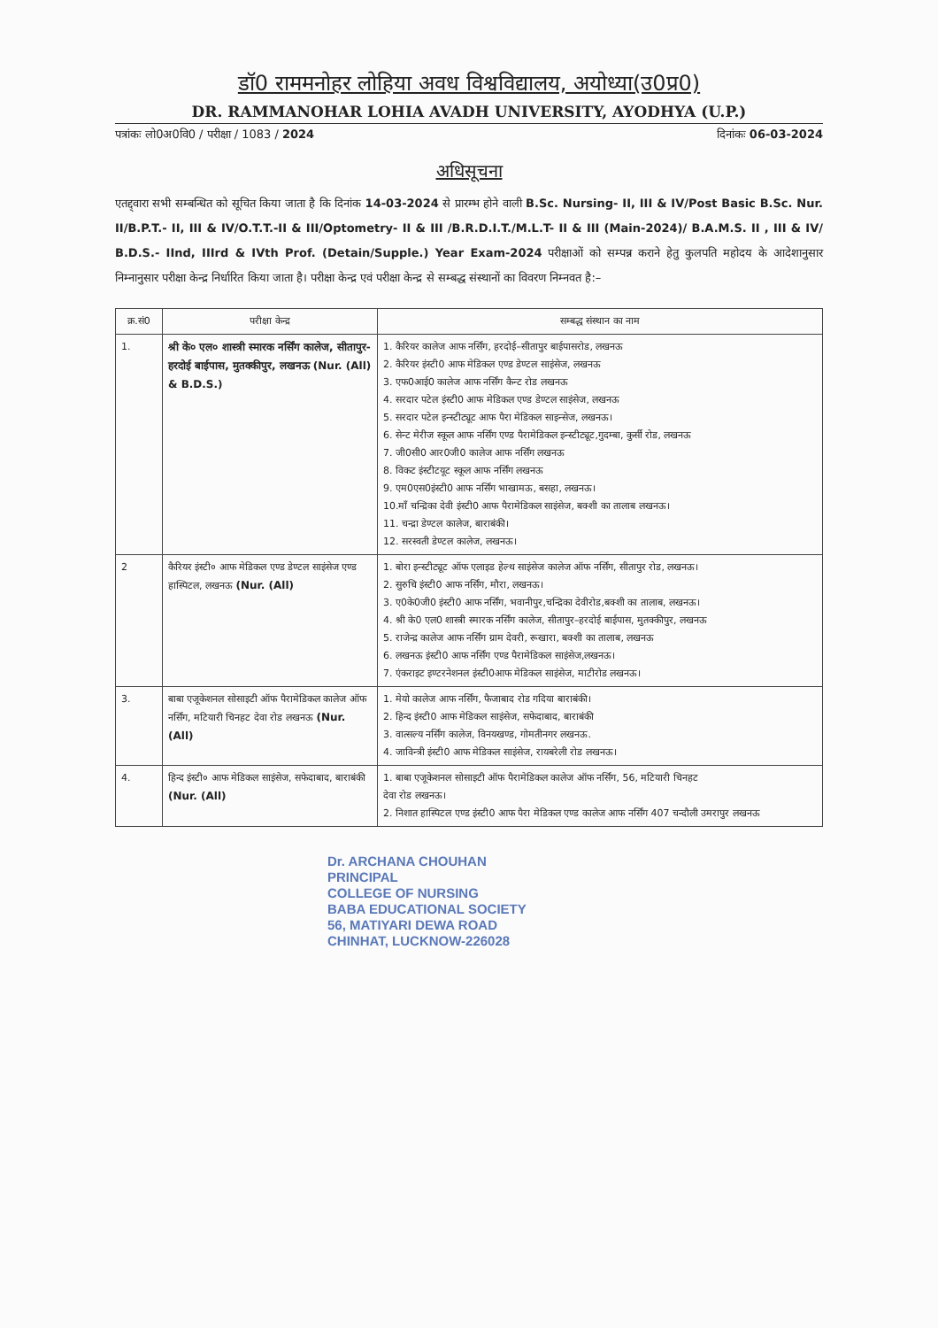डॉ0 राममनोहर लोहिया अवध विश्वविद्यालय, अयोध्या(उ0प्र0)
DR. RAMMANOHAR LOHIA AVADH UNIVERSITY, AYODHYA (U.P.)
पत्रांकः लो0अ0वि0 / परीक्षा / 1083 / 2024 दिनांकः 06-03-2024
अधिसूचना
एतद्द्वारा सभी सम्बन्धित को सूचित किया जाता है कि दिनांक 14-03-2024 से प्रारम्भ होने वाली B.Sc. Nursing- II, III & IV/Post Basic B.Sc. Nur. II/B.P.T.- II, III & IV/O.T.T.-II & III/Optometry- II & III /B.R.D.I.T./M.L.T- II & III (Main-2024)/ B.A.M.S. II , III & IV/ B.D.S.- IInd, IIIrd & IVth Prof. (Detain/Supple.) Year Exam-2024 परीक्षाओं को सम्पन्न कराने हेतु कुलपति महोदय के आदेशानुसार निम्नानुसार परीक्षा केन्द्र निर्धारित किया जाता है। परीक्षा केन्द्र एवं परीक्षा केन्द्र से सम्बद्ध संस्थानों का विवरण निम्नवत है:–
| क्र.सं0 | परीक्षा केन्द्र | सम्बद्ध संस्थान का नाम |
| --- | --- | --- |
| 1. | श्री के० एल० शास्त्री स्मारक नर्सिंग कालेज, सीतापुर-हरदोई बाईपास, मुतक्कीपुर, लखनऊ (Nur. (All) & B.D.S.) | 1. कैरियर कालेज आफ नर्सिंग, हरदोई–सीतापुर बाईपासरोड, लखनऊ 2. कैरियर इंस्टी0 आफ मेडिकल एण्ड डेण्टल साइंसेज, लखनऊ 3. एफ0आई0 कालेज आफ नर्सिंग कैन्ट रोड लखनऊ 4. सरदार पटेल इंस्टी0 आफ मेडिकल एण्ड डेण्टल साइंसेज, लखनऊ 5. सरदार पटेल इन्स्टीट्यूट आफ पैरा मेडिकल साइन्सेज, लखनऊ। 6. सेन्ट मेरीज स्कूल आफ नर्सिंग एण्ड पैरामेडिकल इन्स्टीट्यूट,गुदम्बा, कुर्सी रोड, लखनऊ 7. जी0सी0 आर0जी0 कालेज आफ नर्सिंग लखनऊ 8. विकट इंस्टीटयूट स्कूल आफ नर्सिंग लखनऊ 9. एम0एस0इंस्टी0 आफ नर्सिंग भाखामऊ, बसहा, लखनऊ। 10.माँ चन्द्रिका देवी इंस्टी0 आफ पैरामेडिकल साइंसेज, बक्शी का तालाब लखनऊ। 11. चन्द्रा डेण्टल कालेज, बाराबंकी। 12. सरस्वती डेण्टल कालेज, लखनऊ। |
| 2 | कैरियर इंस्टी० आफ मेडिकल एण्ड डेण्टल साइंसेज एण्ड हास्पिटल, लखनऊ (Nur. (All) | 1. बोरा इन्स्टीट्यूट ऑफ एलाइड हेल्थ साइंसेज कालेज ऑफ नर्सिंग, सीतापुर रोड, लखनऊ। 2. सुरुचि इंस्टी0 आफ नर्सिंग, मौरा, लखनऊ। 3. ए0के0जी0 इंस्टी0 आफ नर्सिंग, भवानीपुर,चन्द्रिका देवीरोड,बक्शी का तालाब, लखनऊ। 4. श्री के0 एल0 शास्त्री स्मारक नर्सिंग कालेज, सीतापुर–हरदोई बाईपास, मुतक्कीपुर, लखनऊ 5. राजेन्द्र कालेज आफ नर्सिंग ग्राम देवरी, रूखारा, बक्शी का तालाब, लखनऊ 6. लखनऊ इंस्टी0 आफ नर्सिंग एण्ड पैरामेडिकल साइंसेज,लखनऊ। 7. एंकराइट इण्टरनेशनल इंस्टी0आफ मेडिकल साइंसेज, माटीरोड लखनऊ। |
| 3. | बाबा एजूकेशनल सोसाइटी ऑफ पैरामेडिकल कालेज ऑफ नर्सिंग, मटियारी चिनहट देवा रोड लखनऊ (Nur. (All) | 1. मेयो कालेज आफ नर्सिंग, फैजाबाद रोड गदिया बाराबंकी। 2. हिन्द इंस्टी0 आफ मेडिकल साइंसेज, सफेदाबाद, बाराबंकी 3. वात्सल्य नर्सिंग कालेज, विनयखण्ड, गोमतीनगर लखनऊ. 4. जाविन्त्री इंस्टी0 आफ मेडिकल साइंसेज, रायबरेली रोड लखनऊ। |
| 4. | हिन्द इंस्टी० आफ मेडिकल साइंसेज, सफेदाबाद, बाराबंकी (Nur. (All) | 1. बाबा एजूकेशनल सोसाइटी ऑफ पैरामेडिकल कालेज ऑफ नर्सिंग, 56, मटियारी चिनहट देवा रोड लखनऊ। 2. निशात हास्पिटल एण्ड इंस्टी0 आफ पैरा मेडिकल एण्ड कालेज आफ नर्सिंग 407 चन्दौली उमरापुर लखनऊ |
Dr. ARCHANA CHOUHAN
PRINCIPAL
COLLEGE OF NURSING
BABA EDUCATIONAL SOCIETY
56, MATIYARI DEWA ROAD
CHINHAT, LUCKNOW-226028